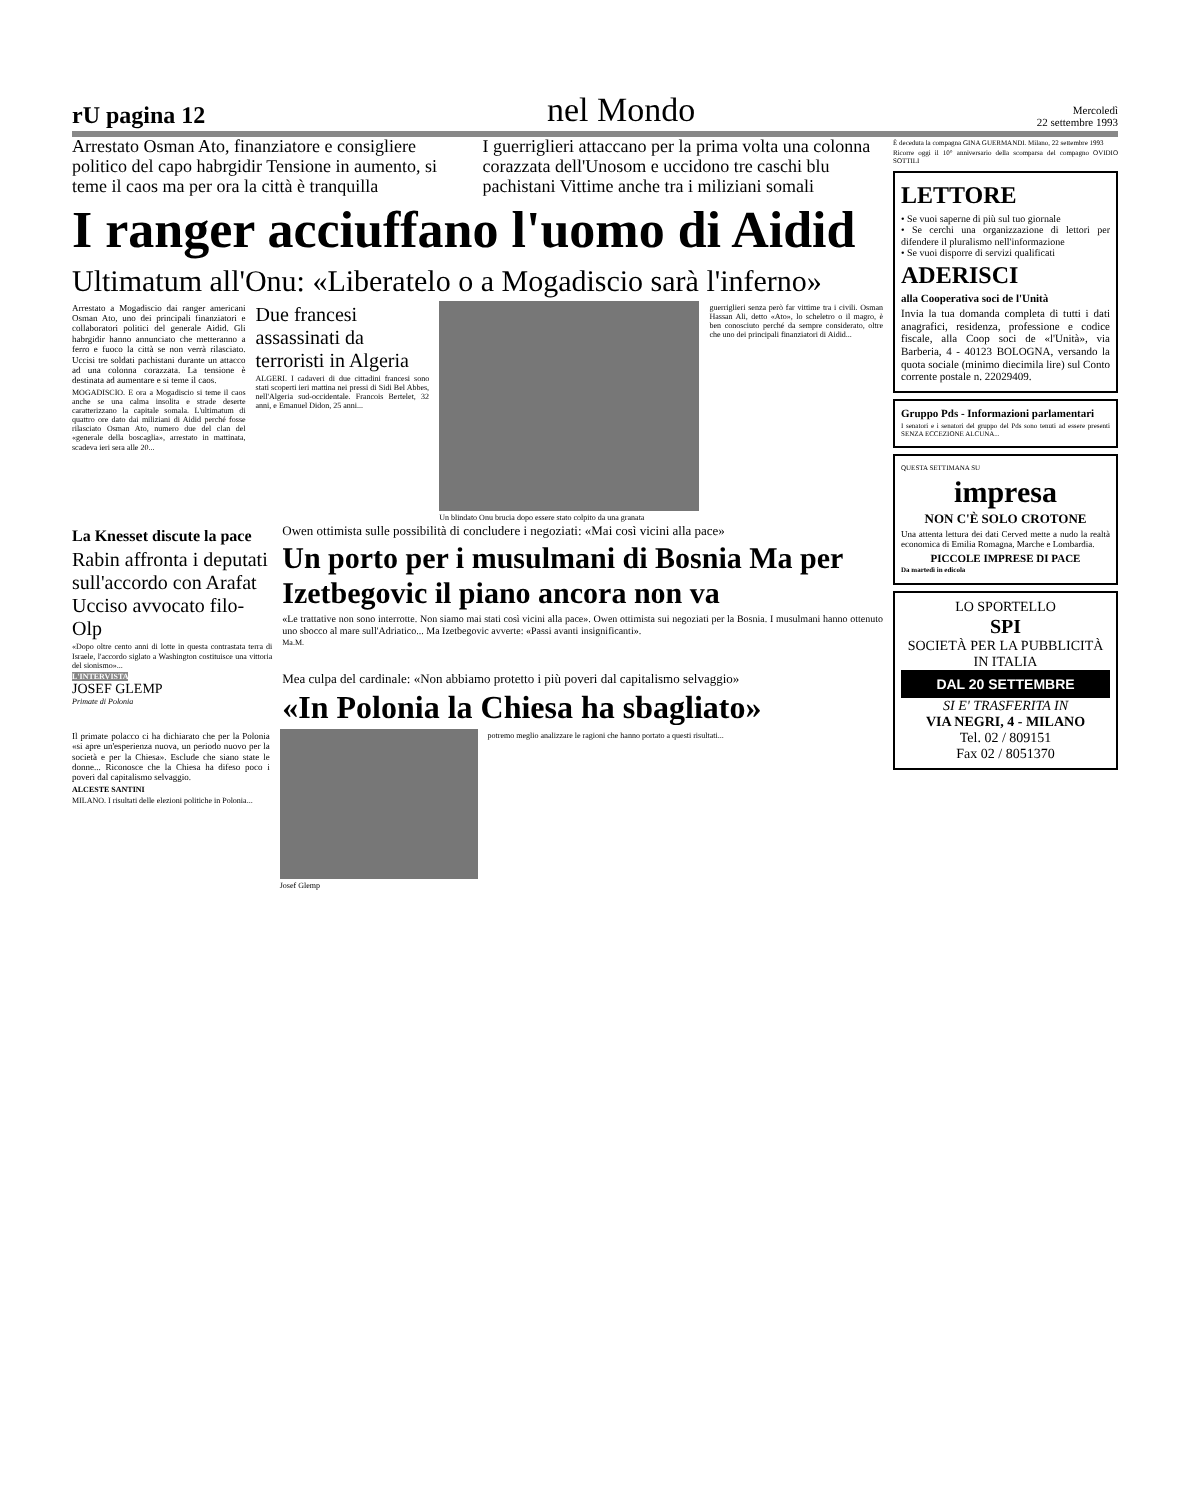rU pagina 12 nel Mondo Mercoledì
22 settembre 1993
Arrestato Osman Ato, finanziatore e consigliere politico del capo habrgidir Tensione in aumento, si teme il caos ma per ora la città è tranquilla
I guerriglieri attaccano per la prima volta una colonna corazzata dell'Unosom e uccidono tre caschi blu pachistani Vittime anche tra i miliziani somali
I ranger acciuffano l'uomo di Aidid
Ultimatum all'Onu: «Liberatelo o a Mogadiscio sarà l'inferno»
Arrestato a Mogadiscio dai ranger americani Osman Ato, uno dei principali finanziatori e collaboratori politici del generale Aidid. Gli habrgidir hanno annunciato che metteranno a ferro e fuoco la città se non verrà rilasciato. Uccisi tre soldati pachistani durante un attacco ad una colonna corazzata. La tensione è destinata ad aumentare e si teme il caos.
MOGADISCIO. E ora a Mogadiscio si teme il caos anche se una calma insolita e strade deserte caratterizzano la capitale somala. L'ultimatum di quattro ore dato dai miliziani di Aidid perché fosse rilasciato Osman Ato, numero due del clan del «generale della boscaglia», arrestato in mattinata, scadeva ieri sera alle 20...
Due francesi assassinati da terroristi in Algeria
ALGERI. I cadaveri di due cittadini francesi sono stati scoperti ieri mattina nei pressi di Sidi Bel Abbes, nell'Algeria sud-occidentale. Francois Bertelet, 32 anni, e Emanuel Didon, 25 anni...
Un blindato Onu brucia dopo essere stato colpito da una granata
guerriglieri senza però far vittime tra i civili. Osman Hassan Ali, detto «Ato», lo scheletro o il magro, è ben conosciuto perché da sempre considerato, oltre che uno dei principali finanziatori di Aidid...
La Knesset discute la pace
Rabin affronta i deputati sull'accordo con Arafat Ucciso avvocato filo-Olp
«Dopo oltre cento anni di lotte in questa contrastata terra di Israele, l'accordo siglato a Washington costituisce una vittoria del sionismo»...
Owen ottimista sulle possibilità di concludere i negoziati: «Mai così vicini alla pace»
Un porto per i musulmani di Bosnia Ma per Izetbegovic il piano ancora non va
«Le trattative non sono interrotte. Non siamo mai stati così vicini alla pace». Owen ottimista sui negoziati per la Bosnia. I musulmani hanno ottenuto uno sbocco al mare sull'Adriatico... Ma Izetbegovic avverte: «Passi avanti insignificanti».
Ma.M.
L'INTERVISTA
JOSEF GLEMP
Primate di Polonia
Mea culpa del cardinale: «Non abbiamo protetto i più poveri dal capitalismo selvaggio»
«In Polonia la Chiesa ha sbagliato»
Il primate polacco ci ha dichiarato che per la Polonia «si apre un'esperienza nuova, un periodo nuovo per la società e per la Chiesa». Esclude che siano state le donne... Riconosce che la Chiesa ha difeso poco i poveri dal capitalismo selvaggio.
ALCESTE SANTINI
MILANO. I risultati delle elezioni politiche in Polonia...
Josef Glemp potremo meglio analizzare le ragioni che hanno portato a questi risultati...
È deceduta la compagna GINA GUERMANDI. Milano, 22 settembre 1993
Ricorre oggi il 10° anniversario della scomparsa del compagno OVIDIO SOTTILI
LETTORE
• Se vuoi saperne di più sul tuo giornale
• Se cerchi una organizzazione di lettori per difendere il pluralismo nell'informazione
• Se vuoi disporre di servizi qualificati
ADERISCI
alla Cooperativa soci de l'Unità
Invia la tua domanda completa di tutti i dati anagrafici, residenza, professione e codice fiscale, alla Coop soci de «l'Unità», via Barberia, 4 - 40123 BOLOGNA, versando la quota sociale (minimo diecimila lire) sul Conto corrente postale n. 22029409.
Gruppo Pds - Informazioni parlamentari
I senatori e i senatori del gruppo del Pds sono tenuti ad essere presenti SENZA ECCEZIONE ALCUNA...
QUESTA SETTIMANA SU
impresa
NON C'È SOLO CROTONE
Una attenta lettura dei dati Cerved mette a nudo la realtà economica di Emilia Romagna, Marche e Lombardia.
PICCOLE IMPRESE DI PACE
Da martedì in edicola
LO SPORTELLO
SPI
SOCIETÀ PER LA PUBBLICITÀ IN ITALIA
DAL 20 SETTEMBRE
SI E' TRASFERITA IN
VIA NEGRI, 4 - MILANO
Tel. 02 / 809151
Fax 02 / 8051370